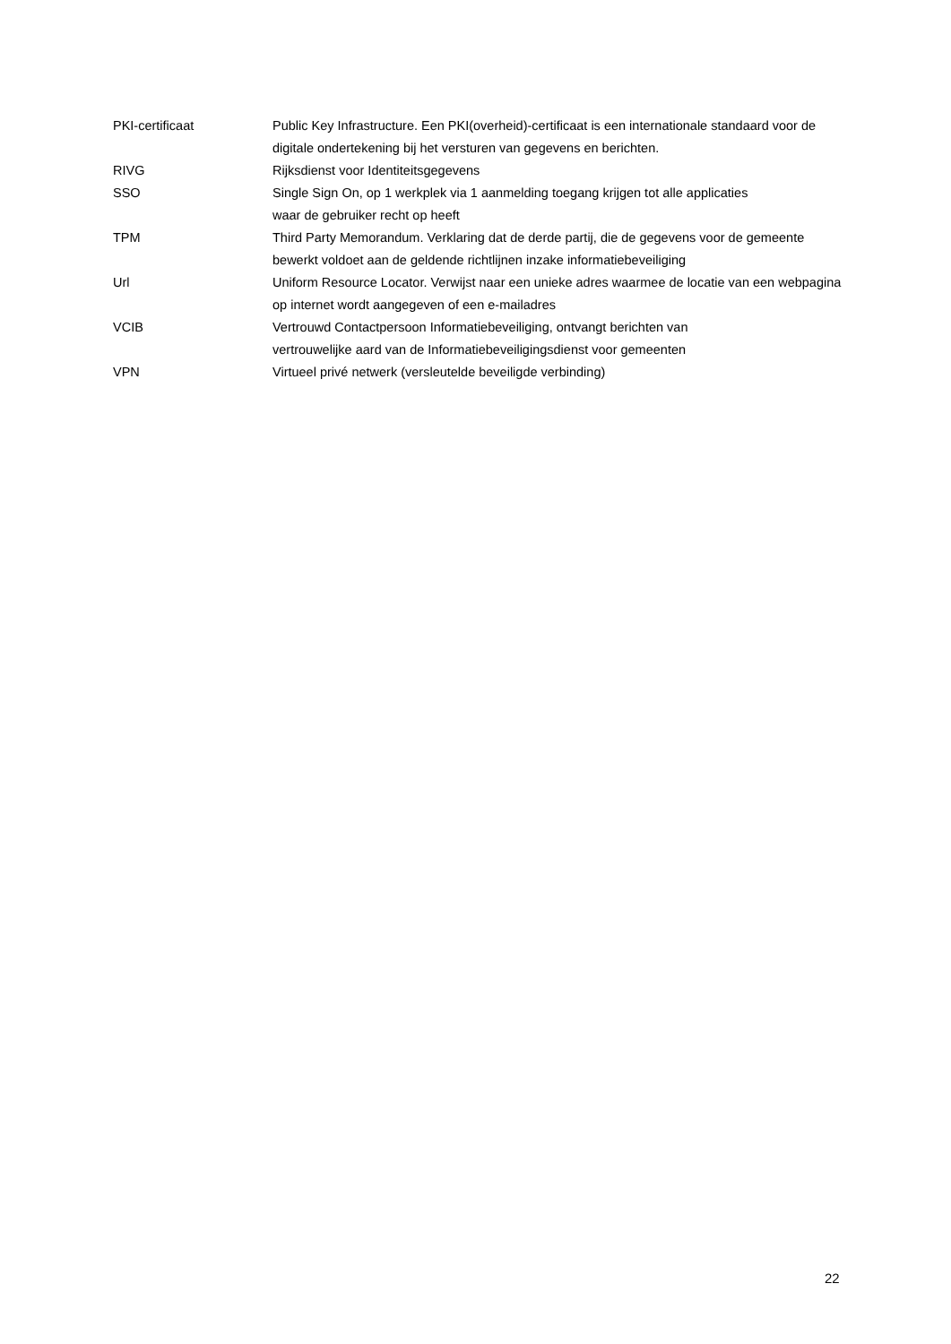| PKI-certificaat | Public Key Infrastructure. Een PKI(overheid)-certificaat is een internationale standaard voor de digitale ondertekening bij het versturen van gegevens en berichten. |
| RIVG | Rijksdienst voor Identiteitsgegevens |
| SSO | Single Sign On, op 1 werkplek via 1 aanmelding toegang krijgen tot alle applicaties waar de gebruiker recht op heeft |
| TPM | Third Party Memorandum. Verklaring dat de derde partij, die de gegevens voor de gemeente bewerkt voldoet aan de geldende richtlijnen inzake informatiebeveiliging |
| Url | Uniform Resource Locator. Verwijst naar een unieke adres waarmee de locatie van een webpagina op internet wordt aangegeven of een e-mailadres |
| VCIB | Vertrouwd Contactpersoon Informatiebeveiliging, ontvangt berichten van vertrouwelijke aard van de Informatiebeveiligingsdienst voor gemeenten |
| VPN | Virtueel privé netwerk (versleutelde beveiligde verbinding) |
22